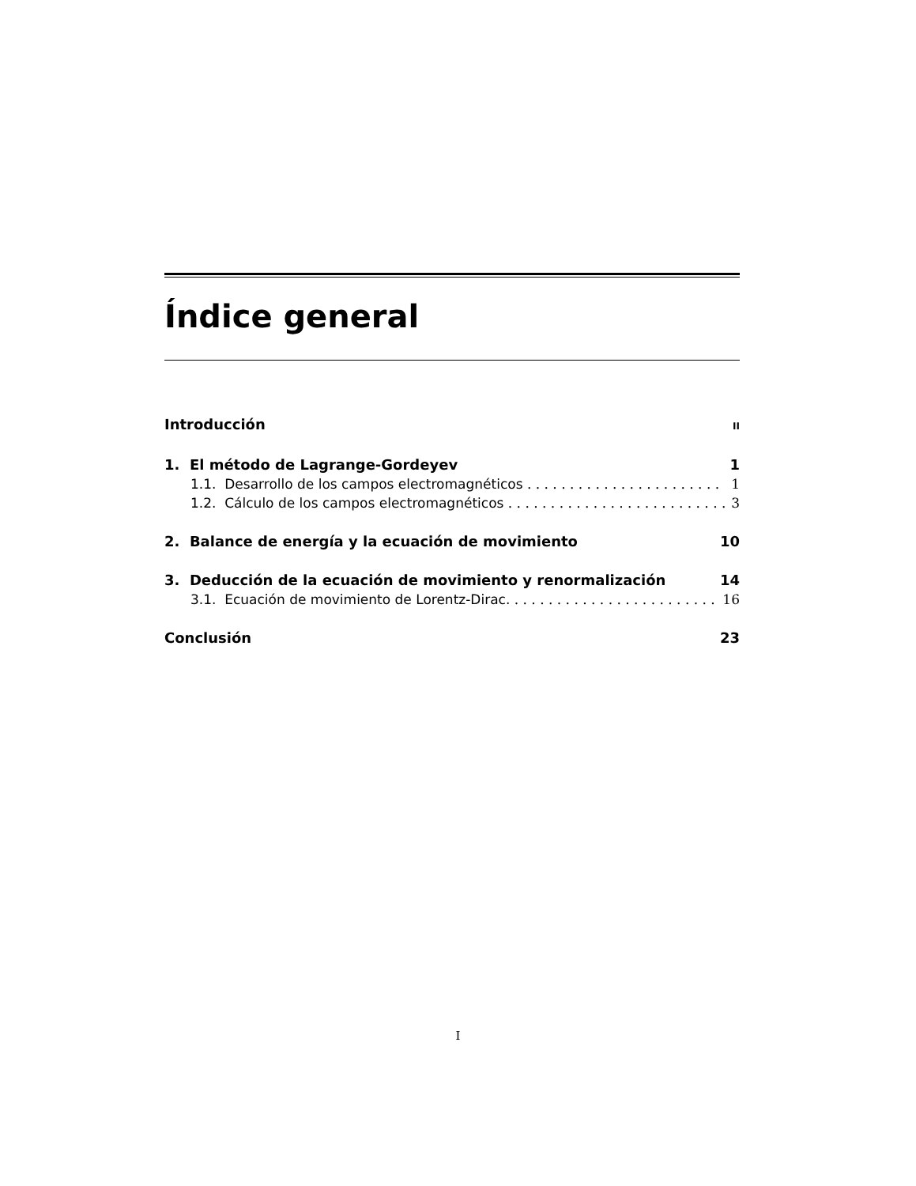Índice general
Introducción II
1. El método de Lagrange-Gordeyev 1
1.1. Desarrollo de los campos electromagnéticos 1
1.2. Cálculo de los campos electromagnéticos 3
2. Balance de energía y la ecuación de movimiento 10
3. Deducción de la ecuación de movimiento y renormalización 14
3.1. Ecuación de movimiento de Lorentz-Dirac. 16
Conclusión 23
I